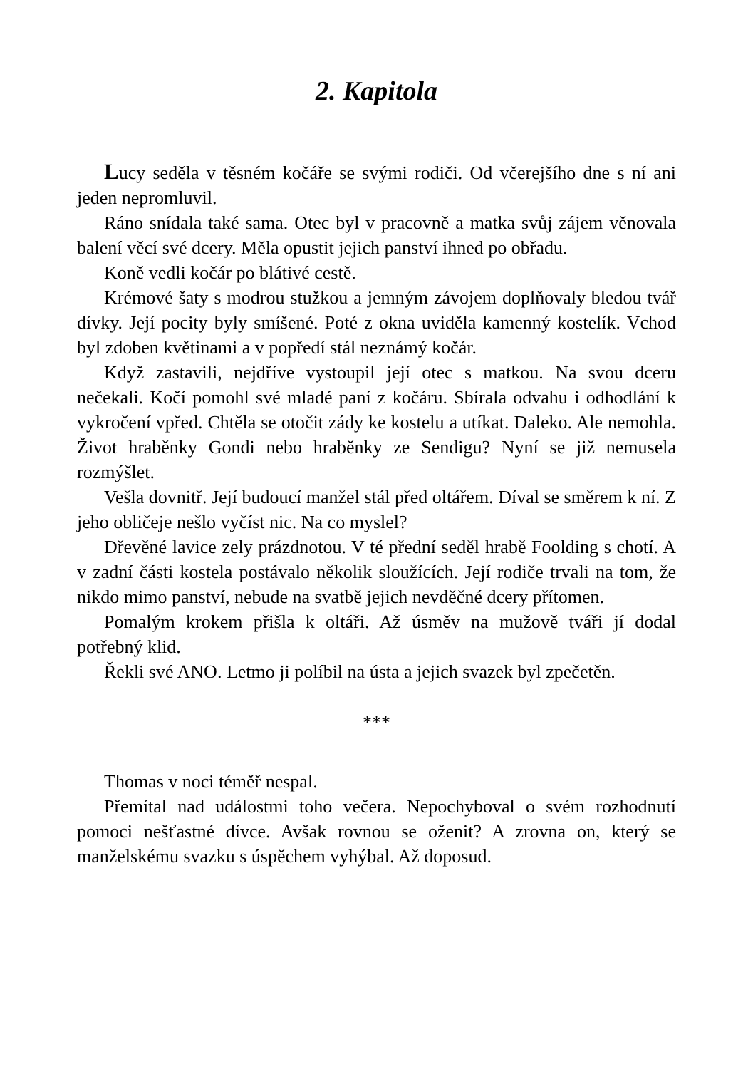2. Kapitola
Lucy seděla v těsném kočáře se svými rodiči. Od včerejšího dne s ní ani jeden nepromluvil.
Ráno snídala také sama. Otec byl v pracovně a matka svůj zájem věnovala balení věcí své dcery. Měla opustit jejich panství ihned po obřadu.
Koně vedli kočár po blátivé cestě.
Krémové šaty s modrou stužkou a jemným závojem doplňovaly bledou tvář dívky. Její pocity byly smíšené. Poté z okna uviděla kamenný kostelík. Vchod byl zdoben květinami a v popředí stál neznámý kočár.
Když zastavili, nejdříve vystoupil její otec s matkou. Na svou dceru nečekali. Kočí pomohl své mladé paní z kočáru. Sbírala odvahu i odhodlání k vykročení vpřed. Chtěla se otočit zády ke kostelu a utíkat. Daleko. Ale nemohla. Život hraběnky Gondi nebo hraběnky ze Sendigu? Nyní se již nemusela rozmýšlet.
Vešla dovnitř. Její budoucí manžel stál před oltářem. Díval se směrem k ní. Z jeho obličeje nešlo vyčíst nic. Na co myslel?
Dřevěné lavice zely prázdnotou. V té přední seděl hrabě Foolding s chotí. A v zadní části kostela postávalo několik sloužících. Její rodiče trvali na tom, že nikdo mimo panství, nebude na svatbě jejich nevděčné dcery přítomen.
Pomalým krokem přišla k oltáři. Až úsměv na mužově tváři jí dodal potřebný klid.
Řekli své ANO. Letmo ji políbil na ústa a jejich svazek byl zpečetěn.
***
Thomas v noci téměř nespal.
Přemítal nad událostmi toho večera. Nepochyboval o svém rozhodnutí pomoci nešťastné dívce. Avšak rovnou se oženit? A zrovna on, který se manželskému svazku s úspěchem vyhýbal. Až doposud.